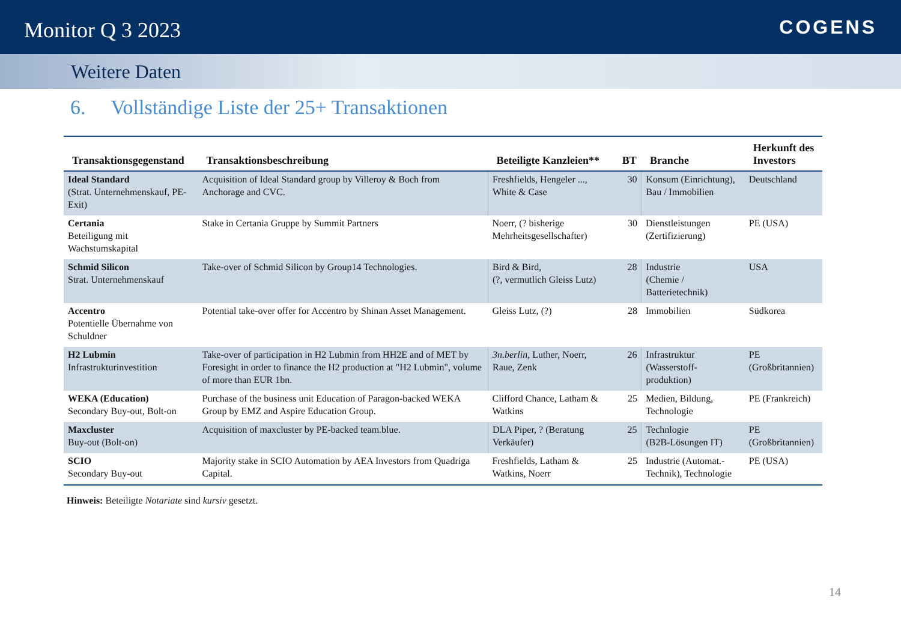Monitor Q 3 2023
COGENS
Weitere Daten
6. Vollständige Liste der 25+ Transaktionen
| Transaktionsgegenstand | Transaktionsbeschreibung | Beteiligte Kanzleien** | BT | Branche | Herkunft des Investors |
| --- | --- | --- | --- | --- | --- |
| Ideal Standard (Strat. Unternehmenskauf, PE-Exit) | Acquisition of Ideal Standard group by Villeroy & Boch from Anchorage and CVC. | Freshfields, Hengeler ..., White & Case | 30 | Konsum (Einrichtung), Bau / Immobilien | Deutschland |
| Certania Beteiligung mit Wachstumskapital | Stake in Certania Gruppe by Summit Partners | Noerr, (? bisherige Mehrheitsgesellschafter) | 30 | Dienstleistungen (Zertifizierung) | PE (USA) |
| Schmid Silicon Strat. Unternehmenskauf | Take-over of Schmid Silicon by Group14 Technologies. | Bird & Bird, (?, vermutlich Gleiss Lutz) | 28 | Industrie (Chemie / Batterietechnik) | USA |
| Accentro Potentielle Übernahme von Schuldner | Potential take-over offer for Accentro by Shinan Asset Management. | Gleiss Lutz, (?) | 28 | Immobilien | Südkorea |
| H2 Lubmin Infrastrukturinvestition | Take-over of participation in H2 Lubmin from HH2E and of MET by Foresight in order to finance the H2 production at "H2 Lubmin", volume of more than EUR 1bn. | 3n.berlin , Luther, Noerr, Raue, Zenk | 26 | Infrastruktur (Wasserstoff- produktion) | PE (Großbritannien) |
| WEKA (Education) Secondary Buy-out, Bolt-on | Purchase of the business unit Education of Paragon-backed WEKA Group by EMZ and Aspire Education Group. | Clifford Chance, Latham & Watkins | 25 | Medien, Bildung, Technologie | PE (Frankreich) |
| Maxcluster Buy-out (Bolt-on) | Acquisition of maxcluster by PE-backed team.blue. | DLA Piper, ? (Beratung Verkäufer) | 25 | Technlogie (B2B-Lösungen IT) | PE (Großbritannien) |
| SCIO Secondary Buy-out | Majority stake in SCIO Automation by AEA Investors from Quadriga Capital. | Freshfields, Latham & Watkins, Noerr | 25 | Industrie (Automat.-Technik), Technologie | PE (USA) |
Hinweis: Beteiligte Notariate sind kursiv gesetzt.
14